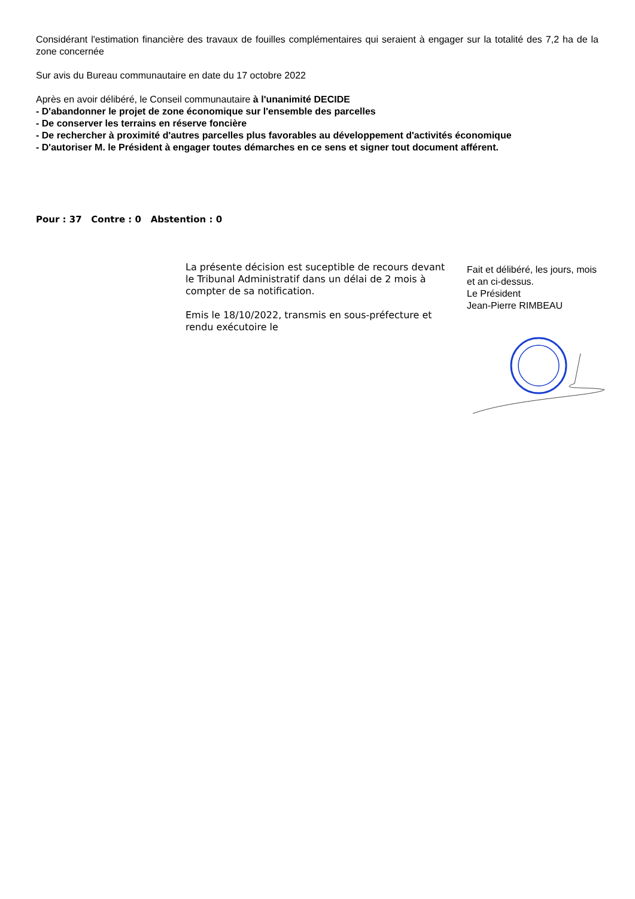Considérant l'estimation financière des travaux de fouilles complémentaires qui seraient à engager sur la totalité des 7,2 ha de la zone concernée
Sur avis du Bureau communautaire en date du 17 octobre 2022
Après en avoir délibéré, le Conseil communautaire à l'unanimité DECIDE
- D'abandonner le projet de zone économique sur l'ensemble des parcelles
- De conserver les terrains en réserve foncière
- De rechercher à proximité d'autres parcelles plus favorables au développement d'activités économique
- D'autoriser M. le Président à engager toutes démarches en ce sens et signer tout document afférent.
Pour : 37 Contre : 0 Abstention : 0
La présente décision est suceptible de recours devant le Tribunal Administratif dans un délai de 2 mois à compter de sa notification.
Emis le 18/10/2022, transmis en sous-préfecture et rendu exécutoire le
Fait et délibéré, les jours, mois et an ci-dessus.
Le Président
Jean-Pierre RIMBEAU